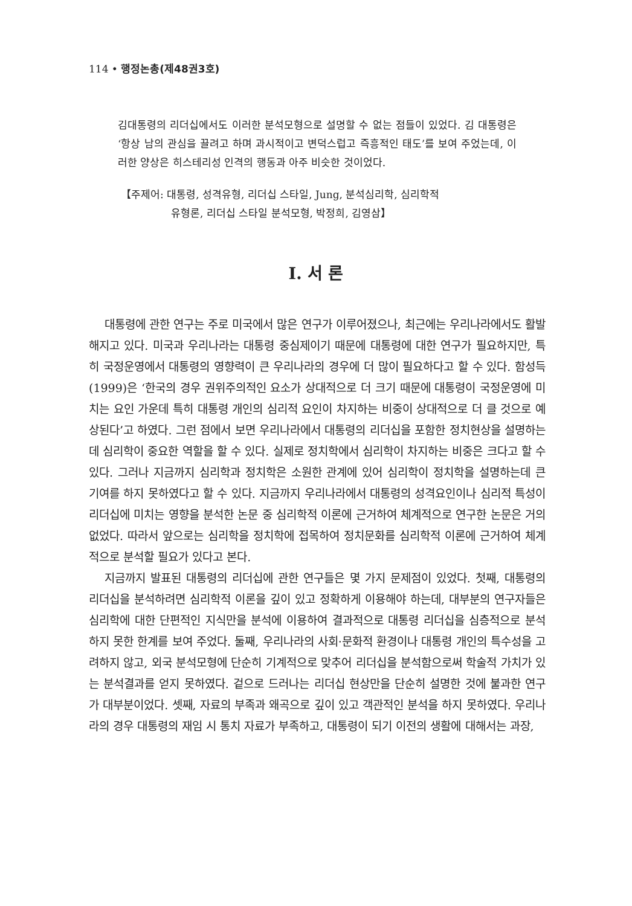114 • 행정논총(제48권3호)
김대통령의 리더십에서도 이러한 분석모형으로 설명할 수 없는 점들이 있었다. 김 대통령은 ‘항상 남의 관심을 끌려고 하며 과시적이고 변덕스럽고 즉흥적인 태도’를 보여 주었는데, 이러한 양상은 히스테리성 인격의 행동과 아주 비슷한 것이었다.
【주제어: 대통령, 성격유형, 리더십 스타일, Jung, 분석심리학, 심리학적
유형론, 리더십 스타일 분석모형, 박정희, 김영삼】
Ⅰ. 서 론
대통령에 관한 연구는 주로 미국에서 많은 연구가 이루어졌으나, 최근에는 우리나라에서도 활발해지고 있다. 미국과 우리나라는 대통령 중심제이기 때문에 대통령에 대한 연구가 필요하지만, 특히 국정운영에서 대통령의 영향력이 큰 우리나라의 경우에 더 많이 필요하다고 할 수 있다. 함성득(1999)은 ‘한국의 경우 권위주의적인 요소가 상대적으로 더 크기 때문에 대통령이 국정운영에 미치는 요인 가운데 특히 대통령 개인의 심리적 요인이 차지하는 비중이 상대적으로 더 클 것으로 예상된다’고 하였다. 그런 점에서 보면 우리나라에서 대통령의 리더십을 포함한 정치현상을 설명하는데 심리학이 중요한 역할을 할 수 있다. 실제로 정치학에서 심리학이 차지하는 비중은 크다고 할 수 있다. 그러나 지금까지 심리학과 정치학은 소원한 관계에 있어 심리학이 정치학을 설명하는데 큰 기여를 하지 못하였다고 할 수 있다. 지금까지 우리나라에서 대통령의 성격요인이나 심리적 특성이 리더십에 미치는 영향을 분석한 논문 중 심리학적 이론에 근거하여 체계적으로 연구한 논문은 거의 없었다. 따라서 앞으로는 심리학을 정치학에 접목하여 정치문화를 심리학적 이론에 근거하여 체계적으로 분석할 필요가 있다고 본다.
지금까지 발표된 대통령의 리더십에 관한 연구들은 몇 가지 문제점이 있었다. 첫째, 대통령의 리더십을 분석하려면 심리학적 이론을 깊이 있고 정확하게 이용해야 하는데, 대부분의 연구자들은 심리학에 대한 단편적인 지식만을 분석에 이용하여 결과적으로 대통령 리더십을 심층적으로 분석하지 못한 한계를 보여 주었다. 둘째, 우리나라의 사회·문화적 환경이나 대통령 개인의 특수성을 고려하지 않고, 외국 분석모형에 단순히 기계적으로 맞추어 리더십을 분석함으로써 학술적 가치가 있는 분석결과를 얻지 못하였다. 겉으로 드러나는 리더십 현상만을 단순히 설명한 것에 불과한 연구가 대부분이었다. 셋째, 자료의 부족과 왜곡으로 깊이 있고 객관적인 분석을 하지 못하였다. 우리나라의 경우 대통령의 재임 시 통치 자료가 부족하고, 대통령이 되기 이전의 생활에 대해서는 과장,